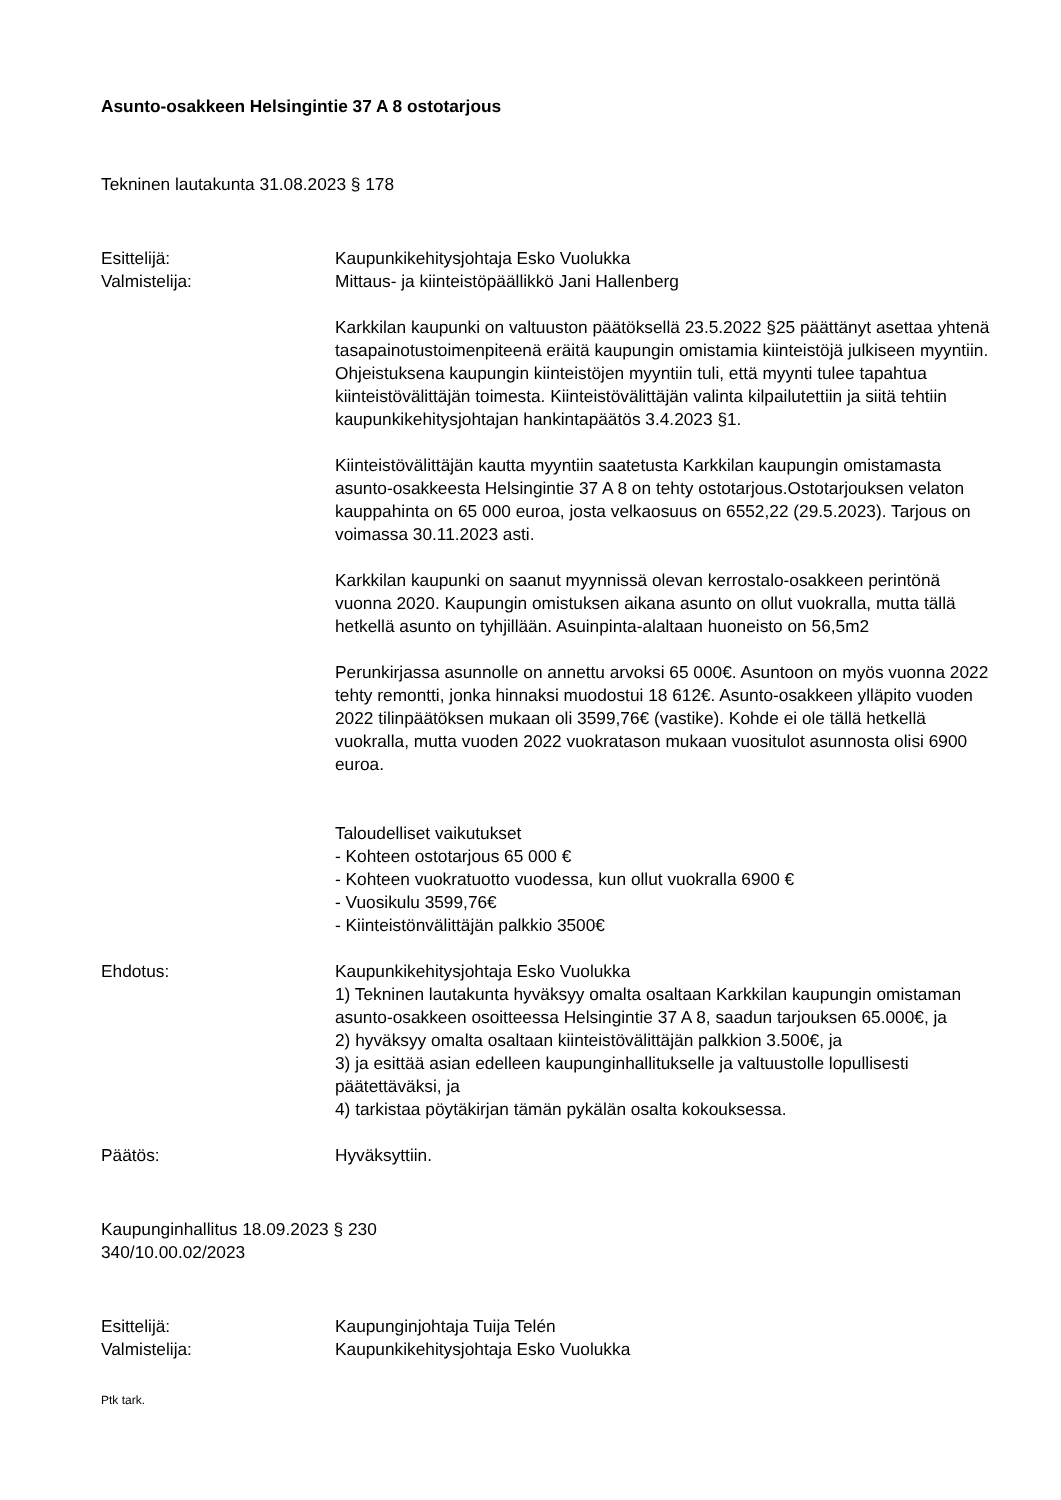Asunto-osakkeen Helsingintie 37 A 8 ostotarjous
Tekninen lautakunta 31.08.2023 § 178
Esittelijä: Kaupunkikehitysjohtaja Esko Vuolukka
Valmistelija: Mittaus- ja kiinteistöpäällikkö Jani Hallenberg
Karkkilan kaupunki on valtuuston päätöksellä 23.5.2022 §25 päättänyt asettaa yhtenä tasapainotustoimenpiteenä eräitä kaupungin omistamia kiinteistöjä julkiseen myyntiin. Ohjeistuksena kaupungin kiinteistöjen myyntiin tuli, että myynti tulee tapahtua kiinteistövälittäjän toimesta. Kiinteistövälittäjän valinta kilpailutettiin ja siitä tehtiin kaupunkikehitysjohtajan hankintapäätös 3.4.2023 §1.
Kiinteistövälittäjän kautta myyntiin saatetusta Karkkilan kaupungin omistamasta asunto-osakkeesta Helsingintie 37 A 8 on tehty ostotarjous.Ostotarjouksen velaton kauppahinta on 65 000 euroa, josta velkaosuus on 6552,22 (29.5.2023). Tarjous on voimassa 30.11.2023 asti.
Karkkilan kaupunki on saanut myynnissä olevan kerrostalo-osakkeen perintönä vuonna 2020. Kaupungin omistuksen aikana asunto on ollut vuokralla, mutta tällä hetkellä asunto on tyhjillään. Asuinpinta-alaltaan huoneisto on 56,5m2
Perunkirjassa asunnolle on annettu arvoksi 65 000€. Asuntoon on myös vuonna 2022 tehty remontti, jonka hinnaksi muodostui 18 612€. Asunto-osakkeen ylläpito vuoden 2022 tilinpäätöksen mukaan oli 3599,76€ (vastike). Kohde ei ole tällä hetkellä vuokralla, mutta vuoden 2022 vuokratason mukaan vuositulot asunnosta olisi 6900 euroa.
Taloudelliset vaikutukset
- Kohteen ostotarjous 65 000 €
- Kohteen vuokratuotto vuodessa, kun ollut vuokralla 6900 €
- Vuosikulu 3599,76€
- Kiinteistönvälittäjän palkkio 3500€
Ehdotus: Kaupunkikehitysjohtaja Esko Vuolukka
1) Tekninen lautakunta hyväksyy omalta osaltaan Karkkilan kaupungin omistaman asunto-osakkeen osoitteessa Helsingintie 37 A 8, saadun tarjouksen 65.000€, ja
2) hyväksyy omalta osaltaan kiinteistövälittäjän palkkion 3.500€, ja
3) ja esittää asian edelleen kaupunginhallitukselle ja valtuustolle lopullisesti päätettäväksi, ja
4) tarkistaa pöytäkirjan tämän pykälän osalta kokouksessa.
Päätös: Hyväksyttiin.
Kaupunginhallitus 18.09.2023 § 230
340/10.00.02/2023
Esittelijä: Kaupunginjohtaja Tuija Telén
Valmistelija: Kaupunkikehitysjohtaja Esko Vuolukka
Ptk tark.